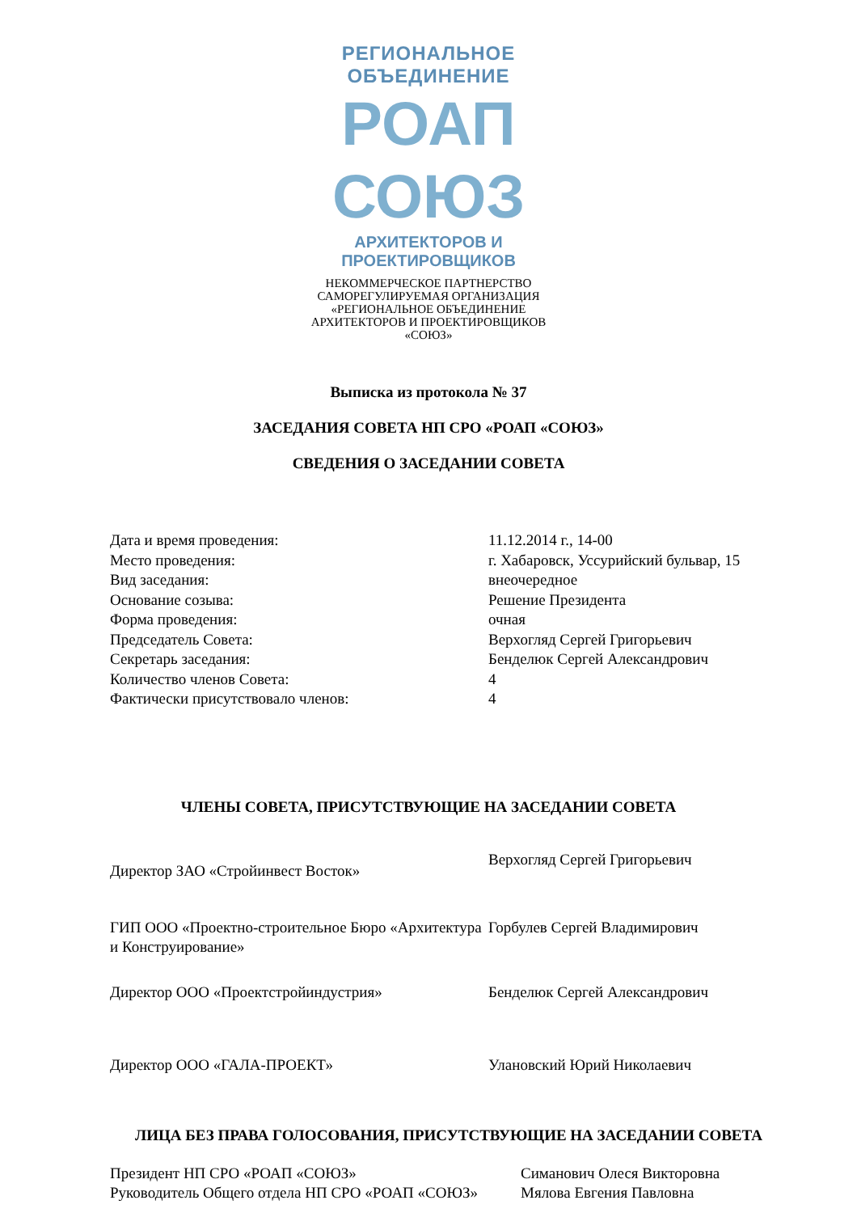РЕГИОНАЛЬНОЕ ОБЪЕДИНЕНИЕ
РОАП СОЮЗ
АРХИТЕКТОРОВ И ПРОЕКТИРОВЩИКОВ
НЕКОММЕРЧЕСКОЕ ПАРТНЕРСТВО
САМОРЕГУЛИРУЕМАЯ ОРГАНИЗАЦИЯ
«РЕГИОНАЛЬНОЕ ОБЪЕДИНЕНИЕ
АРХИТЕКТОРОВ И ПРОЕКТИРОВЩИКОВ
«СОЮЗ»
Выписка из протокола № 37
ЗАСЕДАНИЯ СОВЕТА НП СРО «РОАП «СОЮЗ»
СВЕДЕНИЯ О ЗАСЕДАНИИ СОВЕТА
| Дата и время проведения: | 11.12.2014 г., 14-00 |
| Место проведения: | г. Хабаровск, Уссурийский бульвар, 15 |
| Вид заседания: | внеочередное |
| Основание созыва: | Решение Президента |
| Форма проведения: | очная |
| Председатель Совета: | Верхогляд Сергей Григорьевич |
| Секретарь заседания: | Бенделюк Сергей Александрович |
| Количество членов Совета: | 4 |
| Фактически присутствовало членов: | 4 |
ЧЛЕНЫ СОВЕТА, ПРИСУТСТВУЮЩИЕ НА ЗАСЕДАНИИ СОВЕТА
| Директор ЗАО «Стройинвест Восток» | Верхогляд Сергей Григорьевич |
| ГИП ООО «Проектно-строительное Бюро «Архитектура и Конструирование» | Горбулев Сергей Владимирович |
| Директор ООО «Проектстройиндустрия» | Бенделюк Сергей Александрович |
| Директор ООО «ГАЛА-ПРОЕКТ» | Улановский Юрий Николаевич |
ЛИЦА БЕЗ ПРАВА ГОЛОСОВАНИЯ, ПРИСУТСТВУЮЩИЕ НА ЗАСЕДАНИИ СОВЕТА
| Президент НП СРО «РОАП «СОЮЗ» | Симанович Олеся Викторовна |
| Руководитель Общего отдела НП СРО «РОАП «СОЮЗ» | Мялова Евгения Павловна |